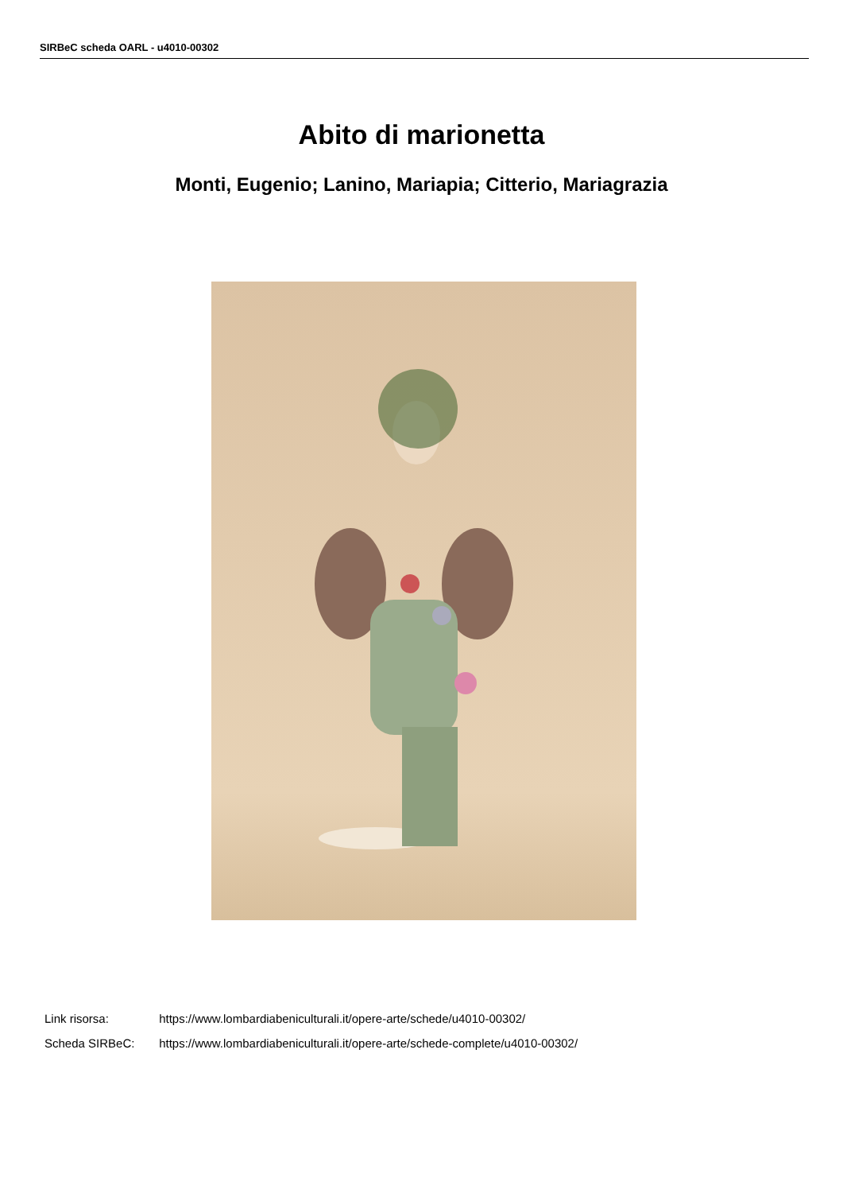SIRBeC scheda OARL - u4010-00302
Abito di marionetta
Monti, Eugenio; Lanino, Mariapia; Citterio, Mariagrazia
Link risorsa: https://www.lombardiabeniculturali.it/opere-arte/schede/u4010-00302/
Scheda SIRBeC: https://www.lombardiabeniculturali.it/opere-arte/schede-complete/u4010-00302/